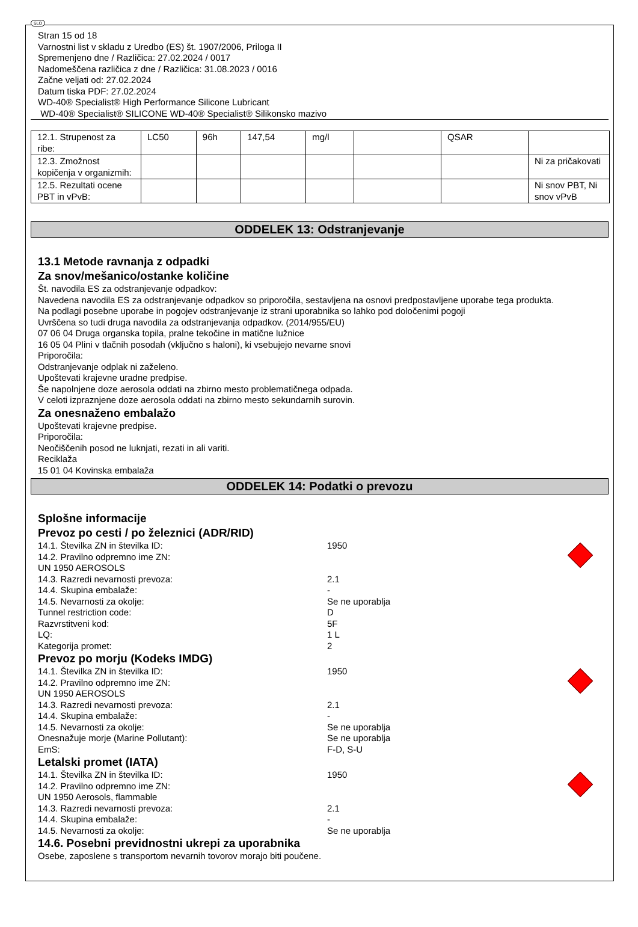SLO
Stran 15 od 18
Varnostni list v skladu z Uredbo (ES) št. 1907/2006, Priloga II
Spremenjeno dne / Različica: 27.02.2024 / 0017
Nadomeščena različica z dne / Različica: 31.08.2023 / 0016
Začne veljati od: 27.02.2024
Datum tiska PDF: 27.02.2024
WD-40® Specialist® High Performance Silicone Lubricant
WD-40® Specialist® SILICONE WD-40® Specialist® Silikonsko mazivo
| 12.1. Strupenost za ribe: | LC50 | 96h | 147,54 | mg/l | | QSAR | |
| 12.3. Zmožnost kopičenja v organizmih: | | | | | | | Ni za pričakovati |
| 12.5. Rezultati ocene PBT in vPvB: | | | | | | | Ni snov PBT, Ni snov vPvB |
ODDELEK 13: Odstranjevanje
13.1 Metode ravnanja z odpadki
Za snov/mešanico/ostanke količine
Št. navodila ES za odstranjevanje odpadkov:
Navedena navodila ES za odstranjevanje odpadkov so priporočila, sestavljena na osnovi predpostavljene uporabe tega produkta.
Na podlagi posebne uporabe in pogojev odstranjevanje iz strani uporabnika so lahko pod določenimi pogoji
Uvrščena so tudi druga navodila za odstranjevanja odpadkov. (2014/955/EU)
07 06 04 Druga organska topila, pralne tekočine in matične lužnice
16 05 04 Plini v tlačnih posodah (vključno s haloni), ki vsebujejo nevarne snovi
Priporočila:
Odstranjevanje odplak ni zaželeno.
Upoštevati krajevne uradne predpise.
Še napolnjene doze aerosola oddati na zbirno mesto problematičnega odpada.
V celoti izpraznjene doze aerosola oddati na zbirno mesto sekundarnih surovin.
Za onesnaženo embalažo
Upoštevati krajevne predpise.
Priporočila:
Neočiščenih posod ne luknjati, rezati in ali variti.
Reciklaža
15 01 04 Kovinska embalaža
ODDELEK 14: Podatki o prevozu
Splošne informacije
Prevoz po cesti / po železnici (ADR/RID)
14.1. Številka ZN in številka ID: 1950
14.2. Pravilno odpremno ime ZN:
UN 1950 AEROSOLS
14.3. Razredi nevarnosti prevoza: 2.1
14.4. Skupina embalaže: -
14.5. Nevarnosti za okolje: Se ne uporablja
Tunnel restriction code: D
Razvrstitveni kod: 5F
LQ: 1 L
Kategorija promet: 2
Prevoz po morju (Kodeks IMDG)
14.1. Številka ZN in številka ID: 1950
14.2. Pravilno odpremno ime ZN:
UN 1950 AEROSOLS
14.3. Razredi nevarnosti prevoza: 2.1
14.4. Skupina embalaže: -
14.5. Nevarnosti za okolje: Se ne uporablja
Onesnažuje morje (Marine Pollutant): Se ne uporablja
EmS: F-D, S-U
Letalski promet (IATA)
14.1. Številka ZN in številka ID: 1950
14.2. Pravilno odpremno ime ZN:
UN 1950 Aerosols, flammable
14.3. Razredi nevarnosti prevoza: 2.1
14.4. Skupina embalaže: -
14.5. Nevarnosti za okolje: Se ne uporablja
14.6. Posebni previdnostni ukrepi za uporabnika
Osebe, zaposlene s transportom nevarnih tovorov morajo biti poučene.